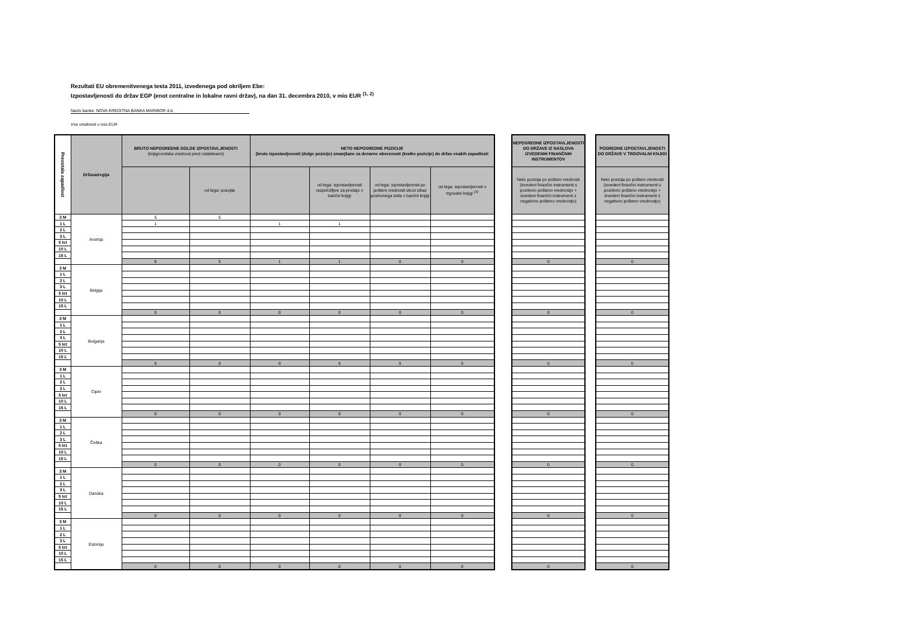Rezultati EU obremenitvenega testa 2011, izvedenega pod okriljem Ebe:
Izpostavljenosti do držav EGP (enot centralne in lokalne ravni držav), na dan 31. decembra 2010, v mio EUR <sup>(1, 2)</sup>
Naziv banke: NOVA KREDITNA BANKA MARIBOR d.d.
Vse vrednosti v mio EUR
| Preostala zapadlost | Država/regija | BRUTO NEPOSREDNE DOLGE IZPOSTAVLJENOSTI (knjigovodska vrednost pred oslabitvami) | | NETO NEPOSREDNE POZICIJE (bruto izpostavljenosti (dolge pozicije) zmanjšane za denarne obveznosti (kratke pozicije) do držav enakih zapadlosti | | | | | NEPOSREDNE IZPOSTAVLJENOSTI DO DRŽAVE IZ NASLOVA IZVEDENIH FINANČNIH INSTRUMENTOV | | POSREDNE IZPOSTAVLJENOSTI DO DRŽAVE V TRGOVALNI KNJIGI |
| | | | od tega: posojila | | od tega: izpostavljenosti razpoložljive za prodajo v bančni knjigi | od tega: izpostavljenosti po pošteni vrednosti skozi izkaz poslovnega izida v bančni knjigi | od tega: izpostavljenosti v trgovalni knjigi <sup>(3)</sup> | | Neto pozicija po pošteni vrednosti (izvedeni finančni instrumenti s pozitivno pošteno vrednostjo + izvedeni finančni instrumenti z negativno pošteno vrednostjo) | | Neto pozicija po pošteni vrednosti (izvedeni finančni instrumenti s pozitivno pošteno vrednostjo + izvedeni finančni instrumenti z negativno pošteno vrednostjo) |
| 3 M | Avstrija | 5 | 5 | | | | | | | | |
| 1 L | | 1 | | 1 | 1 | | | | | | |
| 2 L | | | | | | | | | | | |
| 3 L | | | | | | | | | | | |
| 5 let | | | | | | | | | | | |
| 10 L | | | | | | | | | | | |
| 15 L | | | | | | | | | | | |
| | | 6 | 5 | 1 | 1 | 0 | 0 | | 0 | | 0 |
| 3 M | Belgija | | | | | | | | | | |
| 1 L | | | | | | | | | | | |
| 2 L | | | | | | | | | | | |
| 3 L | | | | | | | | | | | |
| 5 let | | | | | | | | | | | |
| 10 L | | | | | | | | | | | |
| 15 L | | | | | | | | | | | |
| | | 0 | 0 | 0 | 0 | 0 | 0 | | 0 | | 0 |
| 3 M | Bolgarija | | | | | | | | | | |
| 1 L | | | | | | | | | | | |
| 2 L | | | | | | | | | | | |
| 3 L | | | | | | | | | | | |
| 5 let | | | | | | | | | | | |
| 10 L | | | | | | | | | | | |
| 15 L | | | | | | | | | | | |
| | | 0 | 0 | 0 | 0 | 0 | 0 | | 0 | | 0 |
| 3 M | Ciper | | | | | | | | | | |
| 1 L | | | | | | | | | | | |
| 2 L | | | | | | | | | | | |
| 3 L | | | | | | | | | | | |
| 5 let | | | | | | | | | | | |
| 10 L | | | | | | | | | | | |
| 15 L | | | | | | | | | | | |
| | | 0 | 0 | 0 | 0 | 0 | 0 | | 0 | | 0 |
| 3 M | Češka | | | | | | | | | | |
| 1 L | | | | | | | | | | | |
| 2 L | | | | | | | | | | | |
| 3 L | | | | | | | | | | | |
| 5 let | | | | | | | | | | | |
| 10 L | | | | | | | | | | | |
| 15 L | | | | | | | | | | | |
| | | 0 | 0 | 0 | 0 | 0 | 0 | | 0 | | 0 |
| 3 M | Danska | | | | | | | | | | |
| 1 L | | | | | | | | | | | |
| 2 L | | | | | | | | | | | |
| 3 L | | | | | | | | | | | |
| 5 let | | | | | | | | | | | |
| 10 L | | | | | | | | | | | |
| 15 L | | | | | | | | | | | |
| | | 0 | 0 | 0 | 0 | 0 | 0 | | 0 | | 0 |
| 3 M | Estonija | | | | | | | | | | |
| 1 L | | | | | | | | | | | |
| 2 L | | | | | | | | | | | |
| 3 L | | | | | | | | | | | |
| 5 let | | | | | | | | | | | |
| 10 L | | | | | | | | | | | |
| 15 L | | | | | | | | | | | |
| | | 0 | 0 | 0 | 0 | 0 | 0 | | 0 | | 0 |